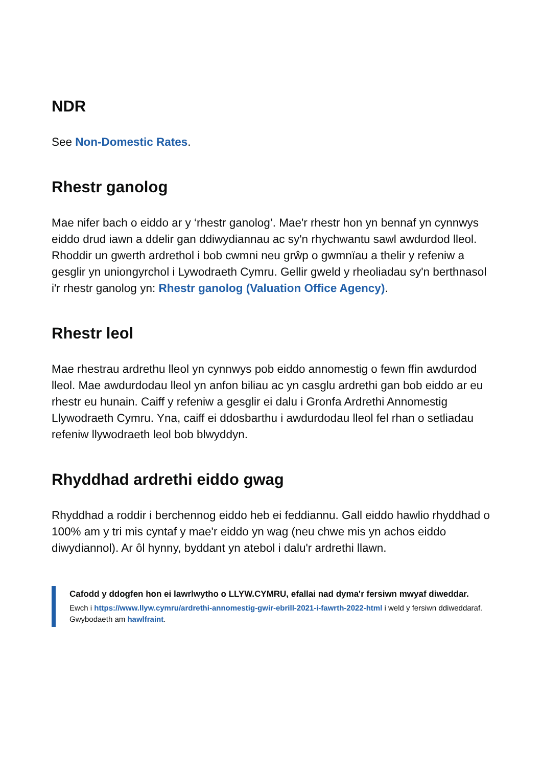NDR
See Non-Domestic Rates.
Rhestr ganolog
Mae nifer bach o eiddo ar y ‘rhestr ganolog’. Mae'r rhestr hon yn bennaf yn cynnwys eiddo drud iawn a ddelir gan ddiwydiannau ac sy'n rhychwantu sawl awdurdod lleol. Rhoddir un gwerth ardrethol i bob cwmni neu grŵp o gwmnïau a thelir y refeniw a gesglir yn uniongyrchol i Lywodraeth Cymru. Gellir gweld y rheoliadau sy'n berthnasol i'r rhestr ganolog yn: Rhestr ganolog (Valuation Office Agency).
Rhestr leol
Mae rhestrau ardrethu lleol yn cynnwys pob eiddo annomestig o fewn ffin awdurdod lleol. Mae awdurdodau lleol yn anfon biliau ac yn casglu ardrethi gan bob eiddo ar eu rhestr eu hunain. Caiff y refeniw a gesglir ei dalu i Gronfa Ardrethi Annomestig Llywodraeth Cymru. Yna, caiff ei ddosbarthu i awdurdodau lleol fel rhan o setliadau refeniw llywodraeth leol bob blwyddyn.
Rhyddhad ardrethi eiddo gwag
Rhyddhad a roddir i berchennog eiddo heb ei feddiannu. Gall eiddo hawlio rhyddhad o 100% am y tri mis cyntaf y mae'r eiddo yn wag (neu chwe mis yn achos eiddo diwydiannol). Ar ôl hynny, byddant yn atebol i dalu'r ardrethi llawn.
Cafodd y ddogfen hon ei lawrlwytho o LLYW.CYMRU, efallai nad dyma'r fersiwn mwyaf diweddar.
Ewch i https://www.llyw.cymru/ardrethi-annomestig-gwir-ebrill-2021-i-fawrth-2022-html i weld y fersiwn ddiweddaraf.
Gwybodaeth am hawlfraint.